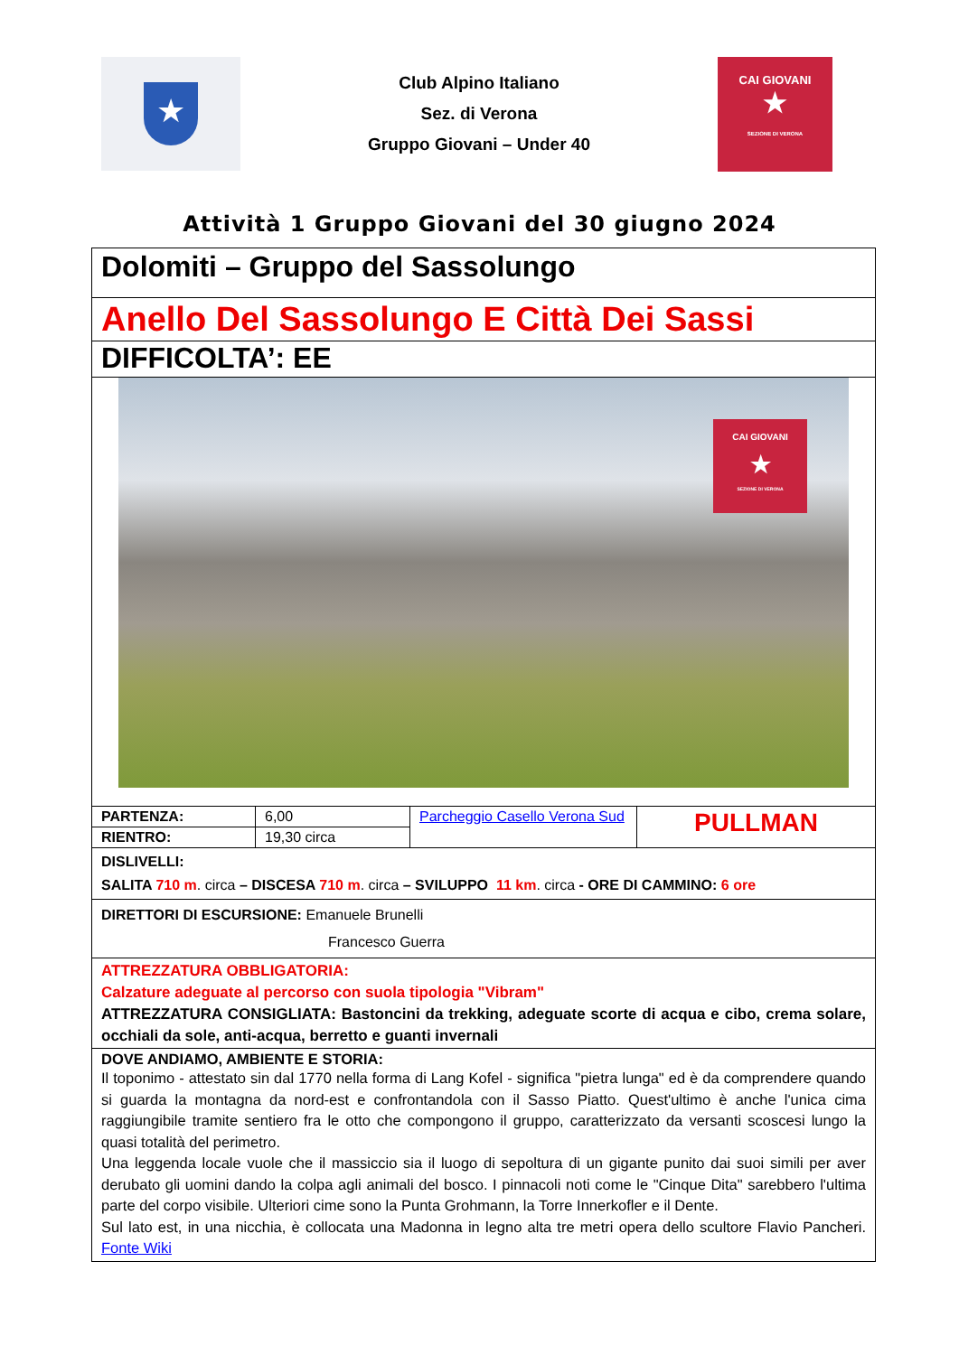★
Club Alpino Italiano
Sez. di Verona
Gruppo Giovani – Under 40
CAI GIOVANI
★
SEZIONE DI VERONA
Attività 1 Gruppo Giovani del 30 giugno 2024
| Dolomiti – Gruppo del Sassolungo | | | |
| Anello Del Sassolungo E Città Dei Sassi | | | |
| DIFFICOLTA’: EE | | | |
| CAI GIOVANI ★ SEZIONE DI VERONA | | | |
| PARTENZA: | 6,00 | Parcheggio Casello Verona Sud | PULLMAN |
| RIENTRO: | 19,30 circa | | |
| DISLIVELLI: SALITA 710 m . circa – DISCESA 710 m . circa – SVILUPPO 11 km . circa - ORE DI CAMMINO: 6 ore | | | |
| DIRETTORI DI ESCURSIONE: Emanuele Brunelli Francesco Guerra | | | |
| ATTREZZATURA OBBLIGATORIA: Calzature adeguate al percorso con suola tipologia "Vibram" ATTREZZATURA CONSIGLIATA: Bastoncini da trekking, adeguate scorte di acqua e cibo, crema solare, occhiali da sole, anti-acqua, berretto e guanti invernali | | | |
| DOVE ANDIAMO, AMBIENTE E STORIA: Il toponimo - attestato sin dal 1770 nella forma di Lang Kofel - significa "pietra lunga" ed è da comprendere quando si guarda la montagna da nord-est e confrontandola con il Sasso Piatto. Quest'ultimo è anche l'unica cima raggiungibile tramite sentiero fra le otto che compongono il gruppo, caratterizzato da versanti scoscesi lungo la quasi totalità del perimetro. Una leggenda locale vuole che il massiccio sia il luogo di sepoltura di un gigante punito dai suoi simili per aver derubato gli uomini dando la colpa agli animali del bosco. I pinnacoli noti come le "Cinque Dita" sarebbero l'ultima parte del corpo visibile. Ulteriori cime sono la Punta Grohmann, la Torre Innerkofler e il Dente. Sul lato est, in una nicchia, è collocata una Madonna in legno alta tre metri opera dello scultore Flavio Pancheri. Fonte Wiki | | | |